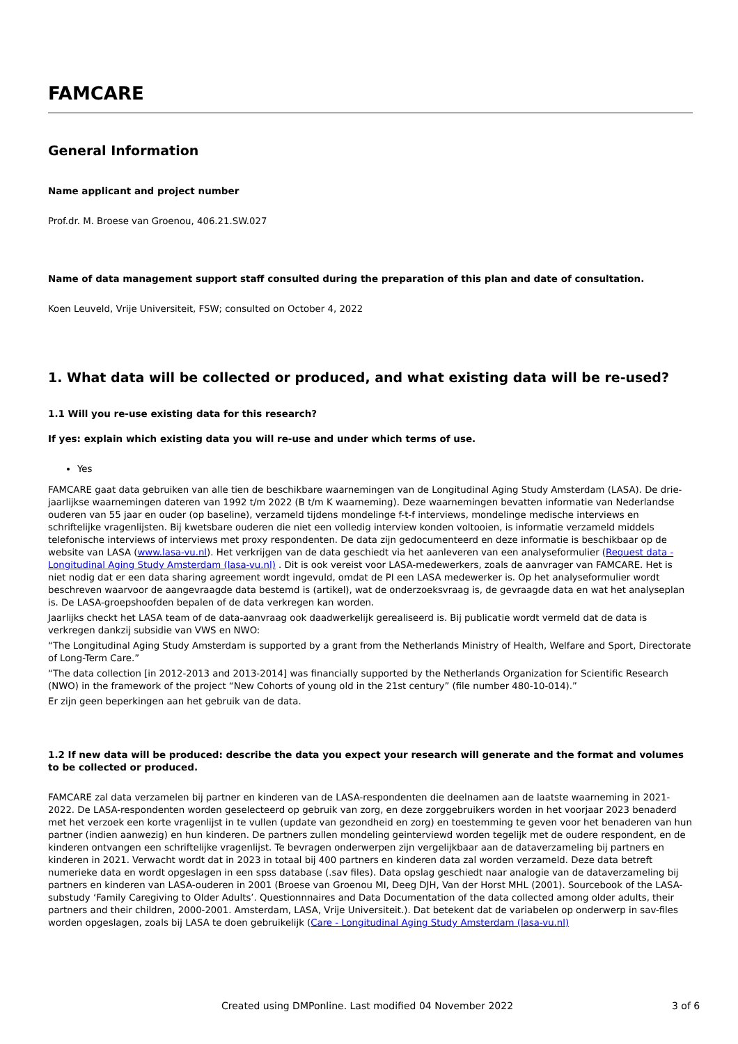FAMCARE
General Information
Name applicant and project number
Prof.dr. M. Broese van Groenou, 406.21.SW.027
Name of data management support staff consulted during the preparation of this plan and date of consultation.
Koen Leuveld, Vrije Universiteit, FSW; consulted on October 4, 2022
1. What data will be collected or produced, and what existing data will be re-used?
1.1 Will you re-use existing data for this research?
If yes: explain which existing data you will re-use and under which terms of use.
Yes
FAMCARE gaat data gebruiken van alle tien de beschikbare waarnemingen van de Longitudinal Aging Study Amsterdam (LASA). De drie-jaarlijkse waarnemingen dateren van 1992 t/m 2022 (B t/m K waarneming). Deze waarnemingen bevatten informatie van Nederlandse ouderen van 55 jaar en ouder (op baseline), verzameld tijdens mondelinge f-t-f interviews, mondelinge medische interviews en schriftelijke vragenlijsten. Bij kwetsbare ouderen die niet een volledig interview konden voltooien, is informatie verzameld middels telefonische interviews of interviews met proxy respondenten. De data zijn gedocumenteerd en deze informatie is beschikbaar op de website van LASA (www.lasa-vu.nl). Het verkrijgen van de data geschiedt via het aanleveren van een analyseformulier (Request data - Longitudinal Aging Study Amsterdam (lasa-vu.nl) . Dit is ook vereist voor LASA-medewerkers, zoals de aanvrager van FAMCARE. Het is niet nodig dat er een data sharing agreement wordt ingevuld, omdat de PI een LASA medewerker is. Op het analyseformulier wordt beschreven waarvoor de aangevraagde data bestemd is (artikel), wat de onderzoeksvraag is, de gevraagde data en wat het analyseplan is. De LASA-groepshoofden bepalen of de data verkregen kan worden.
Jaarlijks checkt het LASA team of de data-aanvraag ook daadwerkelijk gerealiseerd is. Bij publicatie wordt vermeld dat de data is verkregen dankzij subsidie van VWS en NWO:
“The Longitudinal Aging Study Amsterdam is supported by a grant from the Netherlands Ministry of Health, Welfare and Sport, Directorate of Long-Term Care.”
“The data collection [in 2012-2013 and 2013-2014] was financially supported by the Netherlands Organization for Scientific Research (NWO) in the framework of the project “New Cohorts of young old in the 21st century” (file number 480-10-014).”
Er zijn geen beperkingen aan het gebruik van de data.
1.2 If new data will be produced: describe the data you expect your research will generate and the format and volumes to be collected or produced.
FAMCARE zal data verzamelen bij partner en kinderen van de LASA-respondenten die deelnamen aan de laatste waarneming in 2021-2022. De LASA-respondenten worden geselecteerd op gebruik van zorg, en deze zorggebruikers worden in het voorjaar 2023 benaderd met het verzoek een korte vragenlijst in te vullen (update van gezondheid en zorg) en toestemming te geven voor het benaderen van hun partner (indien aanwezig) en hun kinderen. De partners zullen mondeling geinterviewd worden tegelijk met de oudere respondent, en de kinderen ontvangen een schriftelijke vragenlijst. Te bevragen onderwerpen zijn vergelijkbaar aan de dataverzameling bij partners en kinderen in 2021. Verwacht wordt dat in 2023 in totaal bij 400 partners en kinderen data zal worden verzameld. Deze data betreft numerieke data en wordt opgeslagen in een spss database (.sav files). Data opslag geschiedt naar analogie van de dataverzameling bij partners en kinderen van LASA-ouderen in 2001 (Broese van Groenou MI, Deeg DJH, Van der Horst MHL (2001). Sourcebook of the LASA-substudy ‘Family Caregiving to Older Adults’. Questionnnaires and Data Documentation of the data collected among older adults, their partners and their children, 2000-2001. Amsterdam, LASA, Vrije Universiteit.). Dat betekent dat de variabelen op onderwerp in sav-files worden opgeslagen, zoals bij LASA te doen gebruikelijk (Care - Longitudinal Aging Study Amsterdam (lasa-vu.nl)
Created using DMPonline. Last modified 04 November 2022 3 of 6